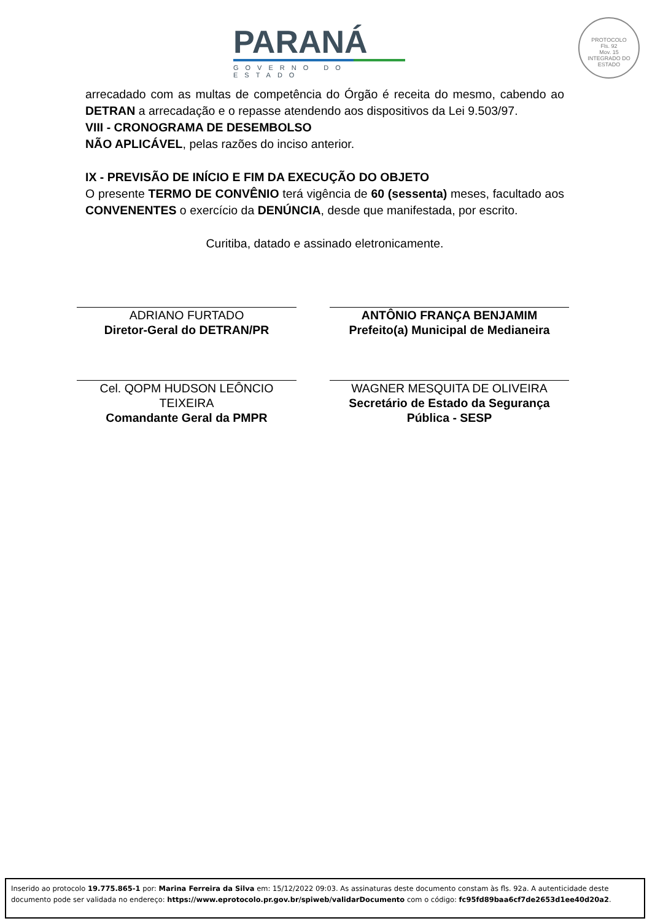PARANÁ
GOVERNO DO ESTADO
PROTOCOLO
Fls. 92
Mov. 15
INTEGRADO DO ESTADO
arrecadado com as multas de competência do Órgão é receita do mesmo, cabendo ao DETRAN a arrecadação e o repasse atendendo aos dispositivos da Lei 9.503/97.
VIII - CRONOGRAMA DE DESEMBOLSO
NÃO APLICÁVEL, pelas razões do inciso anterior.
IX - PREVISÃO DE INÍCIO E FIM DA EXECUÇÃO DO OBJETO
O presente TERMO DE CONVÊNIO terá vigência de 60 (sessenta) meses, facultado aos CONVENENTES o exercício da DENÚNCIA, desde que manifestada, por escrito.
Curitiba, datado e assinado eletronicamente.
ADRIANO FURTADO
Diretor-Geral do DETRAN/PR
ANTÔNIO FRANÇA BENJAMIM
Prefeito(a) Municipal de Medianeira
Cel. QOPM HUDSON LEÔNCIO TEIXEIRA
Comandante Geral da PMPR
WAGNER MESQUITA DE OLIVEIRA
Secretário de Estado da Segurança Pública - SESP
Inserido ao protocolo 19.775.865-1 por: Marina Ferreira da Silva em: 15/12/2022 09:03. As assinaturas deste documento constam às fls. 92a. A autenticidade deste documento pode ser validada no endereço: https://www.eprotocolo.pr.gov.br/spiweb/validarDocumento com o código: fc95fd89baa6cf7de2653d1ee40d20a2.